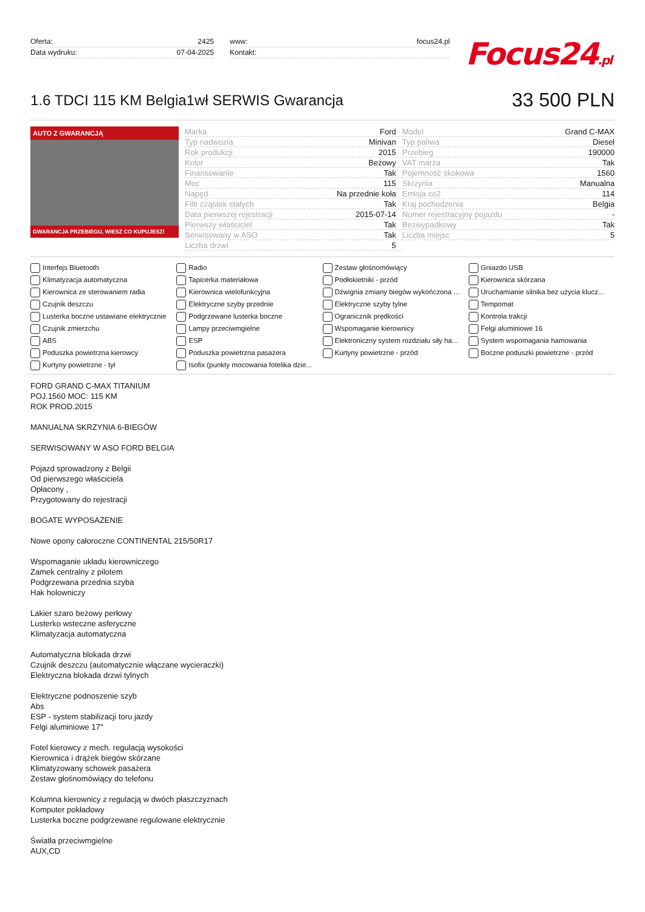Oferta: 2425
Data wydruku: 07-04-2025
www: focus24.pl
Kontakt:
Focus24.pl
1.6 TDCI 115 KM Belgia1wł SERWIS Gwarancja
33 500 PLN
AUTO Z GWARANCJĄ
GWARANCJA PRZEBIEGU, WIESZ CO KUPUJESZ!
| Marka | Ford | Model | Grand C-MAX |
| Typ nadwozia | Minivan | Typ paliwa | Diesel |
| Rok produkcji | 2015 | Przebieg | 190000 |
| Kolor | Beżowy | VAT marża | Tak |
| Finansowanie | Tak | Pojemność skokowa | 1560 |
| Moc | 115 | Skrzynia | Manualna |
| Napęd | Na przednie koła | Emisja co2 | 114 |
| Filtr cząstek stałych | Tak | Kraj pochodzenia | Belgia |
| Data pierwszej rejestracji | 2015-07-14 | Numer rejestracyjny pojazdu | - |
| Pierwszy właściciel | Tak | Bezwypadkowy | Tak |
| Serwisowany w ASO | Tak | Liczba miejsc | 5 |
| Liczba drzwi | 5 | | |
Interfejs Bluetooth
Radio
Zestaw głośnomówiący
Gniazdo USB
Klimatyzacja automatyczna
Tapicerka materiałowa
Podłokietniki - przód
Kierownica skórzana
Kierownica ze sterowaniem radia
Kierownica wielofunkcyjna
Dźwignia zmiany biegów wykończona ...
Uruchamianie silnika bez użycia klucz...
Czujnik deszczu
Elektryczne szyby przednie
Elektryczne szyby tylne
Tempomat
Lusterka boczne ustawiane elektrycznie
Podgrzewane lusterka boczne
Ogranicznik prędkości
Kontrola trakcji
Czujnik zmierzchu
Lampy przeciwmgielne
Wspomaganie kierownicy
Felgi aluminiowe 16
ABS
ESP
Elektroniczny system rozdziału siły ha...
System wspomagania hamowania
Poduszka powietrzna kierowcy
Poduszka powietrzna pasażera
Kurtyny powietrzne - przód
Boczne poduszki powietrzne - przód
Kurtyny powietrzne - tył
Isofix (punkty mocowania fotelika dzie...
FORD GRAND C-MAX TITANIUM
POJ.1560 MOC: 115 KM
ROK PROD.2015
MANUALNA SKRZYNIA 6-BIEGÓW
SERWISOWANY W ASO FORD BELGIA
Pojazd sprowadzony z Belgii
Od pierwszego właściciela
Opłacony ,
Przygotowany do rejestracji
BOGATE WYPOSAŻENIE
Nowe opony całoroczne CONTINENTAL 215/50R17
Wspomaganie układu kierowniczego
Zamek centralny z pilotem
Podgrzewana przednia szyba
Hak holowniczy
Lakier szaro beżowy perłowy
Lusterko wsteczne asferyczne
Klimatyzacja automatyczna
Automatyczna blokada drzwi
Czujnik deszczu (automatycznie włączane wycieraczki)
Elektryczna blokada drzwi tylnych
Elektryczne podnoszenie szyb
Abs
ESP - system stabilizacji toru jazdy
Felgi aluminiowe 17''
Fotel kierowcy z mech. regulacją wysokości
Kierownica i drążek biegów skórzane
Klimatyzowany schowek pasażera
Zestaw głośnomówiący do telefonu
Kolumna kierownicy z regulacją w dwóch płaszczyznach
Komputer pokładowy
Lusterka boczne podgrzewane regulowane elektrycznie
Światła przeciwmgielne
AUX,CD